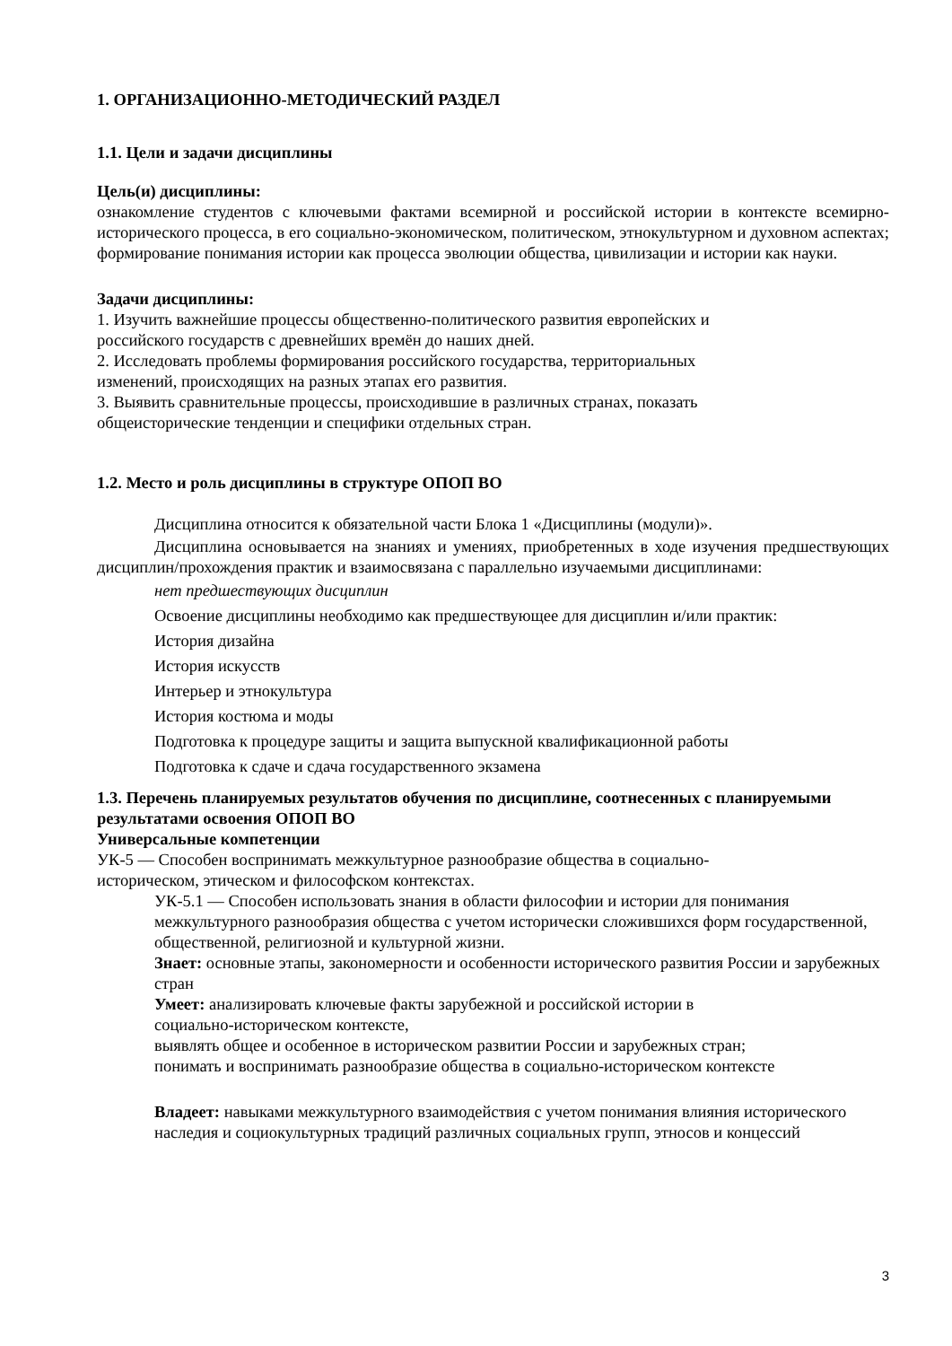1. ОРГАНИЗАЦИОННО-МЕТОДИЧЕСКИЙ РАЗДЕЛ
1.1. Цели и задачи дисциплины
Цель(и) дисциплины:
ознакомление студентов с ключевыми фактами всемирной и российской истории в контексте всемирно-исторического процесса, в его социально-экономическом, политическом, этнокультурном и духовном аспектах; формирование понимания истории как процесса эволюции общества, цивилизации и истории как науки.
Задачи дисциплины:
1. Изучить важнейшие процессы общественно-политического развития европейских и
российского государств с древнейших времён до наших дней.
2. Исследовать проблемы формирования российского государства, территориальных
изменений, происходящих на разных этапах его развития.
3. Выявить сравнительные процессы, происходившие в различных странах, показать
общеисторические тенденции и специфики отдельных стран.
1.2. Место и роль дисциплины в структуре ОПОП ВО
Дисциплина относится к обязательной части Блока 1 «Дисциплины (модули)».
Дисциплина основывается на знаниях и умениях, приобретенных в ходе изучения предшествующих дисциплин/прохождения практик и взаимосвязана с параллельно изучаемыми дисциплинами:
нет предшествующих дисциплин
Освоение дисциплины необходимо как предшествующее для дисциплин и/или практик:
История дизайна
История искусств
Интерьер и этнокультура
История костюма и моды
Подготовка к процедуре защиты и защита выпускной квалификационной работы
Подготовка к сдаче и сдача государственного экзамена
1.3. Перечень планируемых результатов обучения по дисциплине, соотнесенных с планируемыми результатами освоения ОПОП ВО
Универсальные компетенции
УК-5 — Способен воспринимать межкультурное разнообразие общества в социально-
историческом, этическом и философском контекстах.
УК-5.1 — Способен использовать знания в области философии и истории для понимания межкультурного разнообразия общества с учетом исторически сложившихся форм государственной, общественной, религиозной и культурной жизни.
Знает: основные этапы, закономерности и особенности исторического развития России и зарубежных стран
Умеет: анализировать ключевые факты зарубежной и российской истории в
социально-историческом контексте,
выявлять общее и особенное в историческом развитии России и зарубежных стран;
понимать и воспринимать разнообразие общества в социально-историческом контексте
Владеет: навыками межкультурного взаимодействия с учетом понимания влияния исторического наследия и социокультурных традиций различных социальных групп, этносов и концессий
3